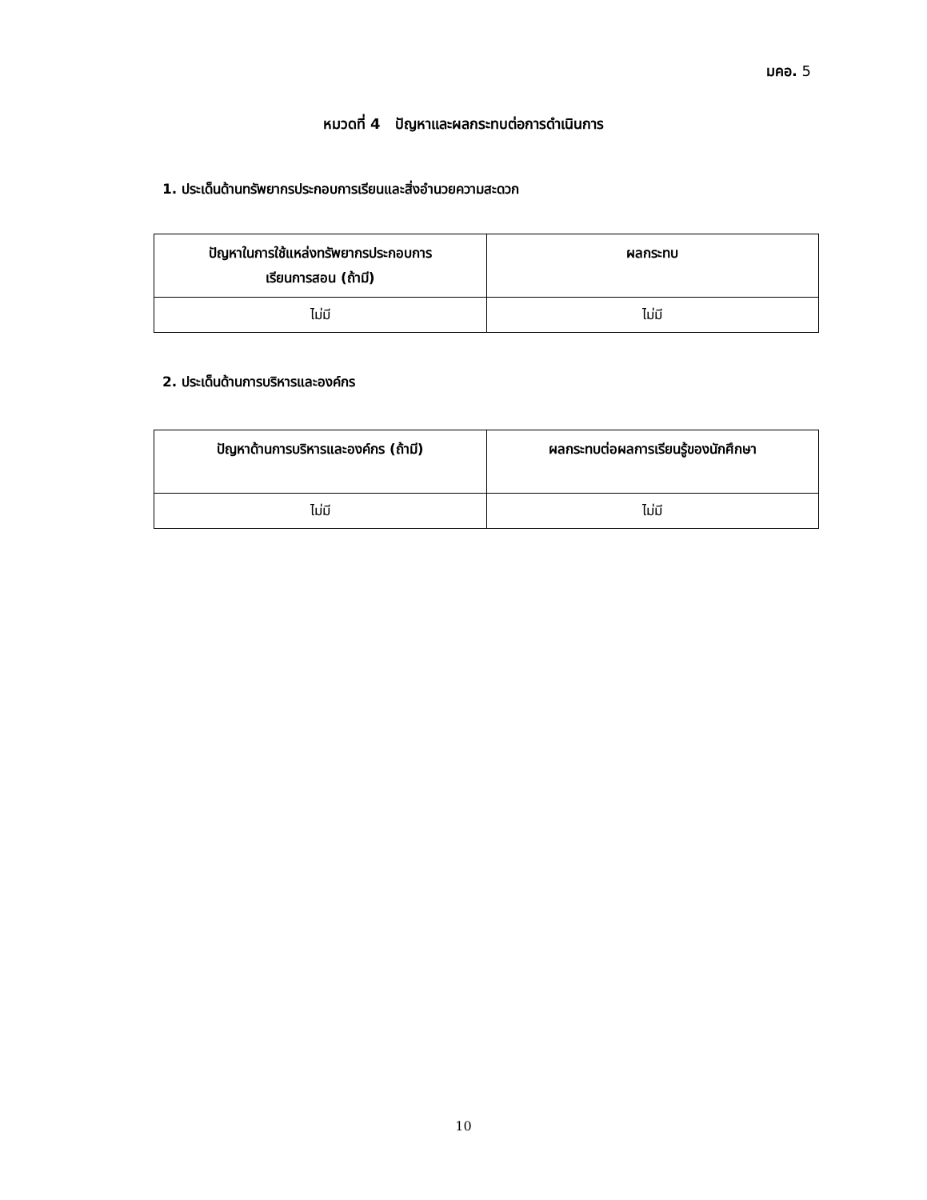มคอ. 5
หมวดที่ 4 ปัญหาและผลกระทบต่อการดำเนินการ
1. ประเด็นด้านทรัพยากรประกอบการเรียนและสิ่งอำนวยความสะดวก
| ปัญหาในการใช้แหล่งทรัพยากรประกอบการ เรียนการสอน (ถ้ามี) | ผลกระทบ |
| --- | --- |
| ไม่มี | ไม่มี |
2. ประเด็นด้านการบริหารและองค์กร
| ปัญหาด้านการบริหารและองค์กร (ถ้ามี) | ผลกระทบต่อผลการเรียนรู้ของนักศึกษา |
| --- | --- |
| ไม่มี | ไม่มี |
10